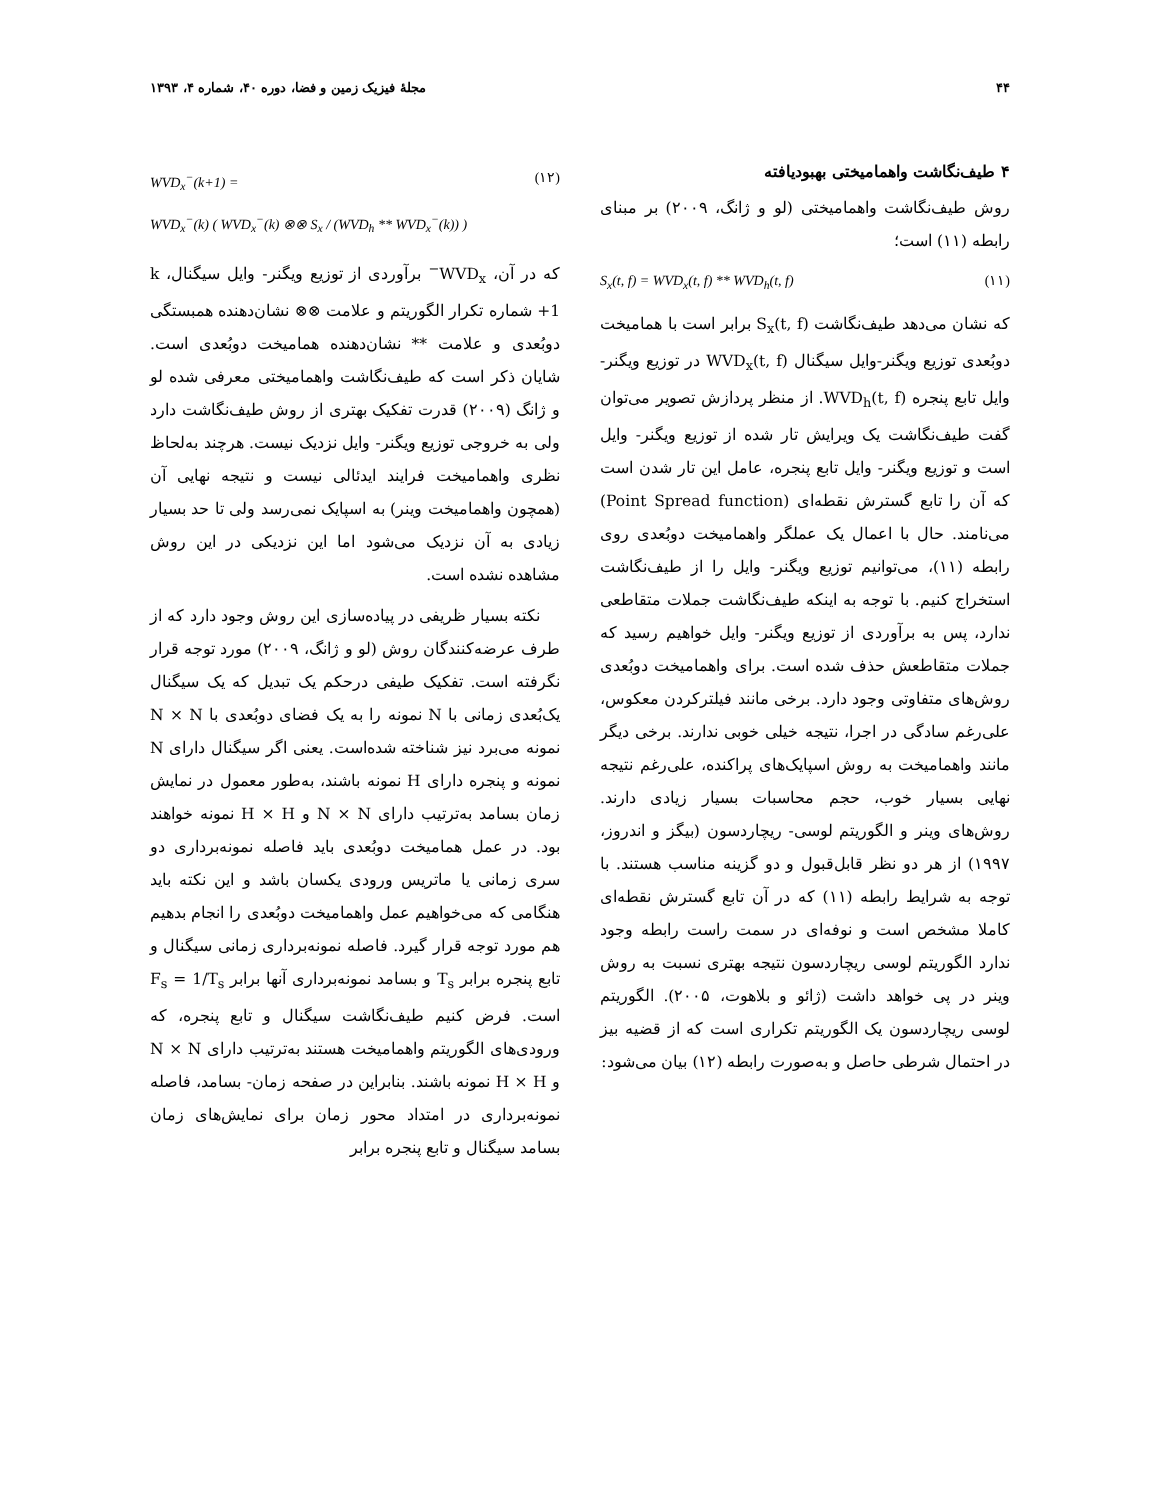۴۴ مجلهٔ فیزیک زمین و فضا، دوره ۴۰، شماره ۴، ۱۳۹۳
۴ طیف‌نگاشت واهمامیختی بهبودیافته
روش طیف‌نگاشت واهمامیختی (لو و ژانگ، ۲۰۰۹) بر مبنای رابطه (۱۱) است؛
S<sub>x</sub>(t, f) = WVD<sub>x</sub>(t, f) ** WVD<sub>h</sub>(t, f) (۱۱)
که نشان می‌دهد طیف‌نگاشت S<sub>x</sub>(t, f) برابر است با همامیخت دوبُعدی توزیع ویگنر-وایل سیگنال WVD<sub>x</sub>(t, f) در توزیع ویگنر- وایل تابع پنجره WVD<sub>h</sub>(t, f). از منظر پردازش تصویر می‌توان گفت طیف‌نگاشت یک ویرایش تار شده از توزیع ویگنر- وایل است و توزیع ویگنر- وایل تابع پنجره، عامل این تار شدن است که آن را تابع گسترش نقطه‌ای (Point Spread function) می‌نامند. حال با اعمال یک عملگر واهمامیخت دوبُعدی روی رابطه (۱۱)، می‌توانیم توزیع ویگنر- وایل را از طیف‌نگاشت استخراج کنیم. با توجه به اینکه طیف‌نگاشت جملات متقاطعی ندارد، پس به برآوردی از توزیع ویگنر- وایل خواهیم رسید که جملات متقاطعش حذف شده است. برای واهمامیخت دوبُعدی روش‌های متفاوتی وجود دارد. برخی مانند فیلترکردن معکوس، علی‌رغم سادگی در اجرا، نتیجه خیلی خوبی ندارند. برخی دیگر مانند واهمامیخت به روش اسپایک‌های پراکنده، علی‌رغم نتیجه نهایی بسیار خوب، حجم محاسبات بسیار زیادی دارند. روش‌های وینر و الگوریتم لوسی- ریچاردسون (بیگز و اندروز، ۱۹۹۷) از هر دو نظر قابل‌قبول و دو گزینه مناسب هستند. با توجه به شرایط رابطه (۱۱) که در آن تابع گسترش نقطه‌ای کاملا مشخص است و نوفه‌ای در سمت راست رابطه وجود ندارد الگوریتم لوسی ریچاردسون نتیجه بهتری نسبت به روش وینر در پی خواهد داشت (ژائو و بلاهوت، ۲۰۰۵). الگوریتم لوسی ریچاردسون یک الگوریتم تکراری است که از قضیه بیز در احتمال شرطی حاصل و به‌صورت رابطه (۱۲) بیان می‌شود:
WVD<sub>x</sub><sup>−</sup>(k+1) =
WVD<sub>x</sub><sup>−</sup>(k) ( WVD<sub>x</sub><sup>−</sup>(k) ⊗⊗ S<sub>x</sub> / (WVD<sub>h</sub> ** WVD<sub>x</sub><sup>−</sup>(k)) ) (۱۲)
که در آن، WVD<sub>x</sub><sup>−</sup> برآوردی از توزیع ویگنر- وایل سیگنال، k +1 شماره تکرار الگوریتم و علامت ⊗⊗ نشان‌دهنده همبستگی دوبُعدی و علامت ** نشان‌دهنده همامیخت دوبُعدی است. شایان ذکر است که طیف‌نگاشت واهمامیختی معرفی شده لو و ژانگ (۲۰۰۹) قدرت تفکیک بهتری از روش طیف‌نگاشت دارد ولی به خروجی توزیع ویگنر- وایل نزدیک نیست. هرچند به‌لحاظ نظری واهمامیخت فرایند ایدئالی نیست و نتیجه نهایی آن (همچون واهمامیخت وینر) به اسپایک نمی‌رسد ولی تا حد بسیار زیادی به آن نزدیک می‌شود اما این نزدیکی در این روش مشاهده نشده است.
نکته بسیار ظریفی در پیاده‌سازی این روش وجود دارد که از طرف عرضه‌کنندگان روش (لو و ژانگ، ۲۰۰۹) مورد توجه قرار نگرفته است. تفکیک طیفی درحکم یک تبدیل که یک سیگنال یک‌بُعدی زمانی با N نمونه را به یک فضای دوبُعدی با N × N نمونه می‌برد نیز شناخته شده‌است. یعنی اگر سیگنال دارای N نمونه و پنجره دارای H نمونه باشند، به‌طور معمول در نمایش زمان بسامد به‌ترتیب دارای N × N و H × H نمونه خواهند بود. در عمل همامیخت دوبُعدی باید فاصله نمونه‌برداری دو سری زمانی یا ماتریس ورودی یکسان باشد و این نکته باید هنگامی که می‌خواهیم عمل واهمامیخت دوبُعدی را انجام بدهیم هم مورد توجه قرار گیرد. فاصله نمونه‌برداری زمانی سیگنال و تابع پنجره برابر T<sub>s</sub> و بسامد نمونه‌برداری آنها برابر F<sub>s</sub> = 1/T<sub>s</sub> است. فرض کنیم طیف‌نگاشت سیگنال و تابع پنجره، که ورودی‌های الگوریتم واهمامیخت هستند به‌ترتیب دارای N × N و H × H نمونه باشند. بنابراین در صفحه زمان- بسامد، فاصله نمونه‌برداری در امتداد محور زمان برای نمایش‌های زمان بسامد سیگنال و تابع پنجره برابر